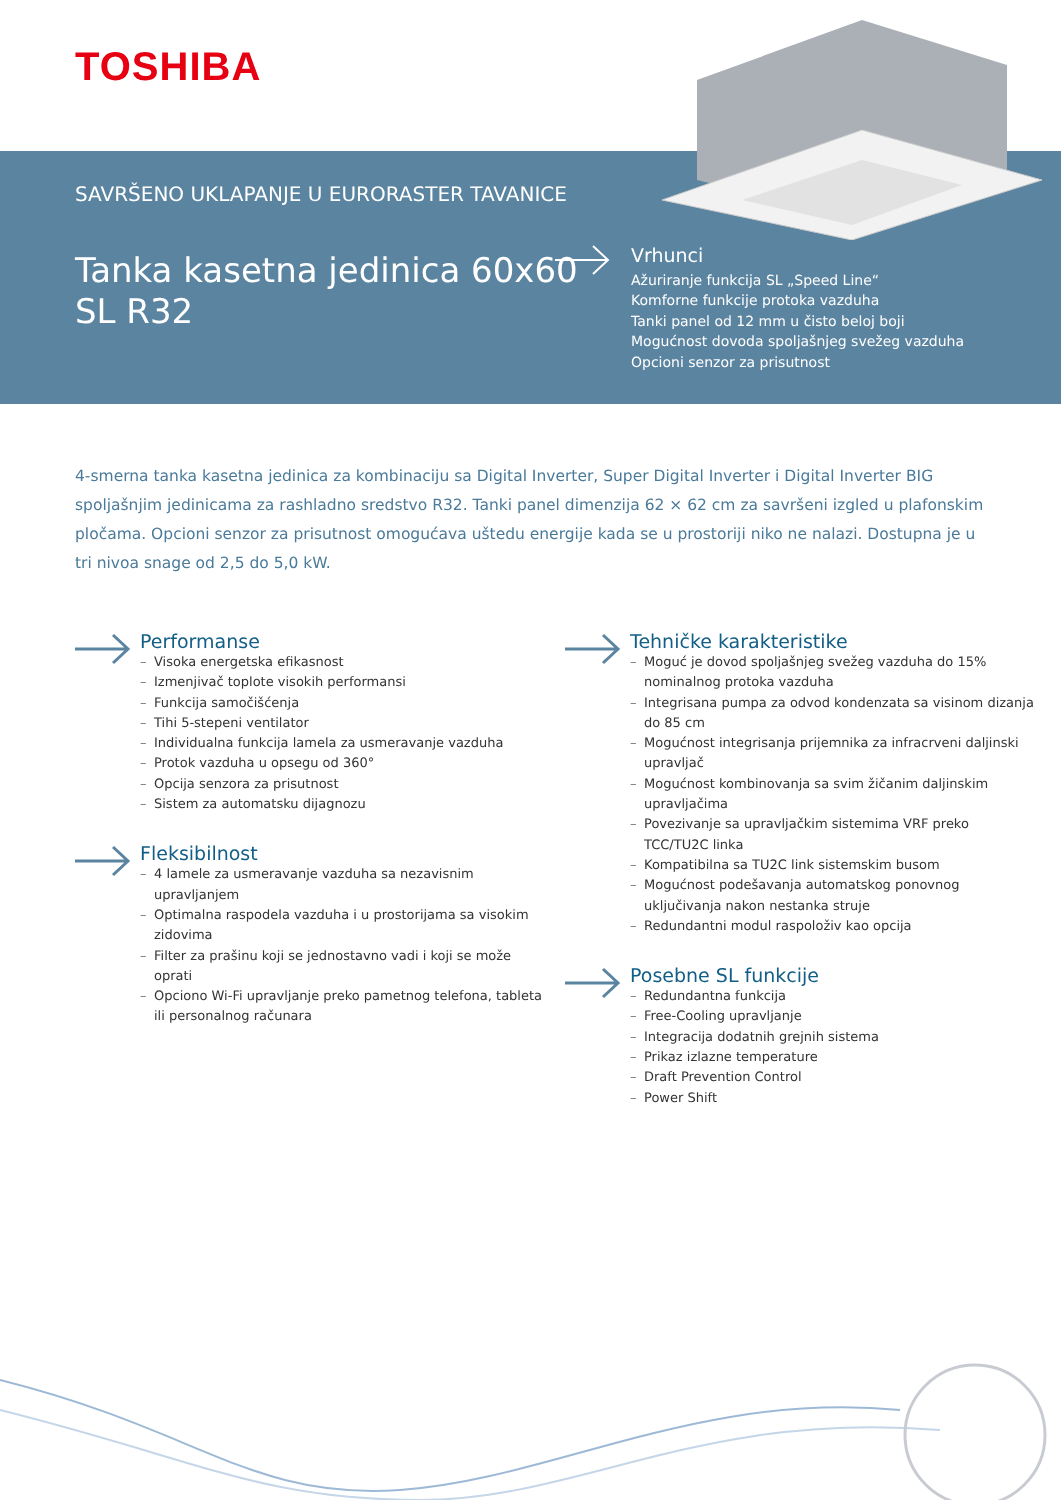TOSHIBA
SAVRŠENO UKLAPANJE U EURORASTER TAVANICE
Tanka kasetna jedinica 60x60
SL R32
Vrhunci
Ažuriranje funkcija SL „Speed Line“
Komforne funkcije protoka vazduha
Tanki panel od 12 mm u čisto beloj boji
Mogućnost dovoda spoljašnjeg svežeg vazduha
Opcioni senzor za prisutnost
4-smerna tanka kasetna jedinica za kombinaciju sa Digital Inverter, Super Digital Inverter i Digital Inverter BIG spoljašnjim jedinicama za rashladno sredstvo R32. Tanki panel dimenzija 62 × 62 cm za savršeni izgled u plafonskim pločama. Opcioni senzor za prisutnost omogućava uštedu energije kada se u prostoriji niko ne nalazi. Dostupna je u tri nivoa snage od 2,5 do 5,0 kW.
Performanse
– Visoka energetska efikasnost
– Izmenjivač toplote visokih performansi
– Funkcija samočišćenja
– Tihi 5-stepeni ventilator
– Individualna funkcija lamela za usmeravanje vazduha
– Protok vazduha u opsegu od 360°
– Opcija senzora za prisutnost
– Sistem za automatsku dijagnozu
Fleksibilnost
– 4 lamele za usmeravanje vazduha sa nezavisnim upravljanjem
– Optimalna raspodela vazduha i u prostorijama sa visokim zidovima
– Filter za prašinu koji se jednostavno vadi i koji se može oprati
– Opciono Wi-Fi upravljanje preko pametnog telefona, tableta ili personalnog računara
Tehničke karakteristike
– Moguć je dovod spoljašnjeg svežeg vazduha do 15% nominalnog protoka vazduha
– Integrisana pumpa za odvod kondenzata sa visinom dizanja do 85 cm
– Mogućnost integrisanja prijemnika za infracrveni daljinski upravljač
– Mogućnost kombinovanja sa svim žičanim daljinskim upravljačima
– Povezivanje sa upravljačkim sistemima VRF preko TCC/TU2C linka
– Kompatibilna sa TU2C link sistemskim busom
– Mogućnost podešavanja automatskog ponovnog uključivanja nakon nestanka struje
– Redundantni modul raspoloživ kao opcija
Posebne SL funkcije
– Redundantna funkcija
– Free-Cooling upravljanje
– Integracija dodatnih grejnih sistema
– Prikaz izlazne temperature
– Draft Prevention Control
– Power Shift